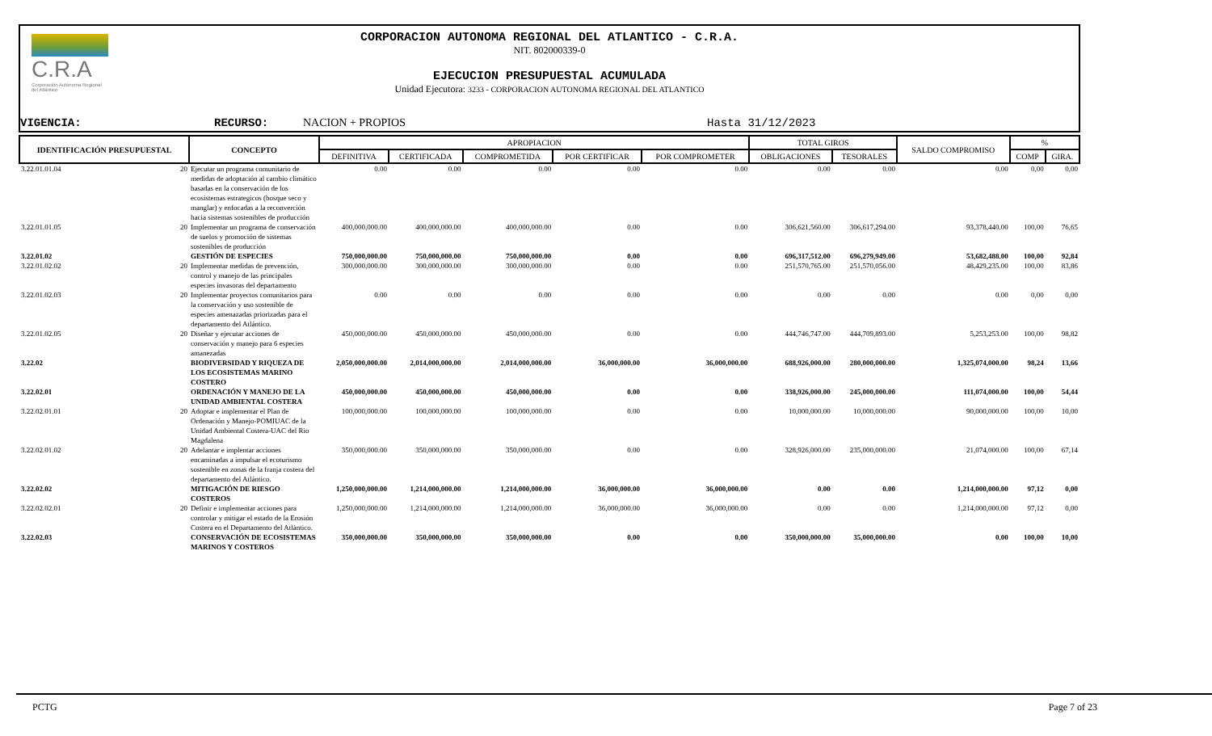C.R.A
Corporación Autónoma Regional del Atlántico
CORPORACION AUTONOMA REGIONAL DEL ATLANTICO - C.R.A.
NIT. 802000339-0
EJECUCION PRESUPUESTAL ACUMULADA
Unidad Ejecutora: 3233 - CORPORACION AUTONOMA REGIONAL DEL ATLANTICO
VIGENCIA: RECURSO: NACION + PROPIOS Hasta 31/12/2023
| IDENTIFICACIÓN PRESUPUESTAL | | CONCEPTO | APROPIACION | | | | | TOTAL GIROS | | SALDO COMPROMISO | % | |
| --- | --- | --- | --- | --- | --- | --- | --- | --- | --- | --- | --- | --- |
| | | | DEFINITIVA | CERTIFICADA | COMPROMETIDA | POR CERTIFICAR | POR COMPROMETER | OBLIGACIONES | TESORALES | | COMP | GIRA. |
| 3.22.01.01.04 | 20 | Ejecutar un programa comunitario de medidas de adoptación al cambio climático basadas en la conservación de los ecosistemas estrategicos (bosque seco y manglar) y enfocadas a la reconverción hacia sistemas sostenibles de producción | 0.00 | 0.00 | 0.00 | 0.00 | 0.00 | 0.00 | 0.00 | 0.00 | 0,00 | 0,00 |
| 3.22.01.01.05 | 20 | Implementar un programa de conservación de suelos y promoción de sistemas sostenibles de producción | 400,000,000.00 | 400,000,000.00 | 400,000,000.00 | 0.00 | 0.00 | 306,621,560.00 | 306,617,294.00 | 93,378,440.00 | 100,00 | 76,65 |
| 3.22.01.02 | | GESTIÓN DE ESPECIES | 750,000,000.00 | 750,000,000.00 | 750,000,000.00 | 0.00 | 0.00 | 696,317,512.00 | 696,279,949.00 | 53,682,488.00 | 100,00 | 92,84 |
| 3.22.01.02.02 | 20 | Implementar medidas de prevención, control y manejo de las principales especies invasoras del departamento | 300,000,000.00 | 300,000,000.00 | 300,000,000.00 | 0.00 | 0.00 | 251,570,765.00 | 251,570,056.00 | 48,429,235.00 | 100,00 | 83,86 |
| 3.22.01.02.03 | 20 | Implementar proyectos comunitarios para la conservación y uso sostenible de especies amenazadas priorizadas para el departamento del Atlántico. | 0.00 | 0.00 | 0.00 | 0.00 | 0.00 | 0.00 | 0.00 | 0.00 | 0,00 | 0,00 |
| 3.22.01.02.05 | 20 | Diseñar y ejecutar acciones de conservación y manejo para 6 especies amanezadas | 450,000,000.00 | 450,000,000.00 | 450,000,000.00 | 0.00 | 0.00 | 444,746,747.00 | 444,709,893.00 | 5,253,253.00 | 100,00 | 98,82 |
| 3.22.02 | | BIODIVERSIDAD Y RIQUEZA DE LOS ECOSISTEMAS MARINO COSTERO | 2,050,000,000.00 | 2,014,000,000.00 | 2,014,000,000.00 | 36,000,000.00 | 36,000,000.00 | 688,926,000.00 | 280,000,000.00 | 1,325,074,000.00 | 98,24 | 13,66 |
| 3.22.02.01 | | ORDENACIÓN Y MANEJO DE LA UNIDAD AMBIENTAL COSTERA | 450,000,000.00 | 450,000,000.00 | 450,000,000.00 | 0.00 | 0.00 | 338,926,000.00 | 245,000,000.00 | 111,074,000.00 | 100,00 | 54,44 |
| 3.22.02.01.01 | 20 | Adoptar e implementar el Plan de Ordenación y Manejo-POMIUAC de la Unidad Ambiental Costera-UAC del Rio Magdalena | 100,000,000.00 | 100,000,000.00 | 100,000,000.00 | 0.00 | 0.00 | 10,000,000.00 | 10,000,000.00 | 90,000,000.00 | 100,00 | 10,00 |
| 3.22.02.01.02 | 20 | Adelantar e implentar acciones encaminadas a impulsar el ecoturismo sostenible en zonas de la franja costera del departamento del Atlántico. | 350,000,000.00 | 350,000,000.00 | 350,000,000.00 | 0.00 | 0.00 | 328,926,000.00 | 235,000,000.00 | 21,074,000.00 | 100,00 | 67,14 |
| 3.22.02.02 | | MITIGACIÓN DE RIESGO COSTEROS | 1,250,000,000.00 | 1,214,000,000.00 | 1,214,000,000.00 | 36,000,000.00 | 36,000,000.00 | 0.00 | 0.00 | 1,214,000,000.00 | 97,12 | 0,00 |
| 3.22.02.02.01 | 20 | Definir e implementar acciones para controlar y mitigar el estado de la Erosión Costera en el Departamento del Atlàntico. | 1,250,000,000.00 | 1,214,000,000.00 | 1,214,000,000.00 | 36,000,000.00 | 36,000,000.00 | 0.00 | 0.00 | 1,214,000,000.00 | 97,12 | 0,00 |
| 3.22.02.03 | | CONSERVACIÓN DE ECOSISTEMAS MARINOS Y COSTEROS | 350,000,000.00 | 350,000,000.00 | 350,000,000.00 | 0.00 | 0.00 | 350,000,000.00 | 35,000,000.00 | 0.00 | 100,00 | 10,00 |
PCTG Page 7 of 23